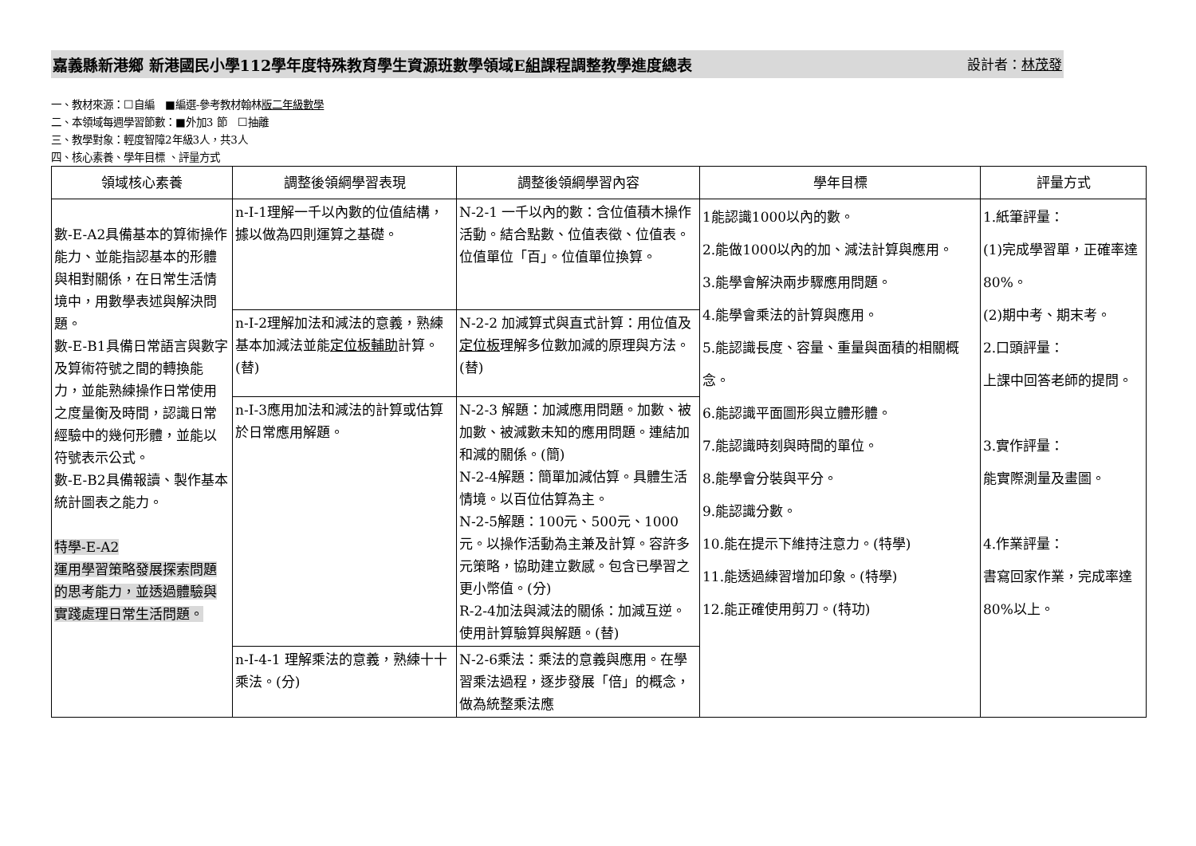嘉義縣新港鄉 新港國民小學112學年度特殊教育學生資源班數學領域E組課程調整教學進度總表 設計者：林茂發
一、教材來源：☐自編　■編選-參考教材翰林版二年級數學
二、本領域每週學習節數：■外加3 節　☐抽離
三、教學對象：輕度智障2年級3人，共3人
四、核心素養、學年目標 、評量方式
| 領域核心素養 | 調整後領綱學習表現 | 調整後領綱學習內容 | 學年目標 | 評量方式 |
| --- | --- | --- | --- | --- |
| 數-E-A2具備基本的算術操作能力、並能指認基本的形體與相對關係，在日常生活情境中，用數學表述與解決問題。 數-E-B1具備日常語言與數字及算術符號之間的轉換能力，並能熟練操作日常使用之度量衡及時間，認識日常經驗中的幾何形體，並能以符號表示公式。 數-E-B2具備報讀、製作基本統計圖表之能力。 特學-E-A2 運用學習策略發展探索問題的思考能力，並透過體驗與實踐處理日常生活問題。 | n-I-1理解一千以內數的位值結構，據以做為四則運算之基礎。 | N-2-1 一千以內的數：含位值積木操作活動。結合點數、位值表徵、位值表。位值單位「百」。位值單位換算。 | 1能認識1000以內的數。 2.能做1000以內的加、減法計算與應用。 3.能學會解決兩步驟應用問題。 4.能學會乘法的計算與應用。 5.能認識長度、容量、重量與面積的相關概念。 6.能認識平面圖形與立體形體。 7.能認識時刻與時間的單位。 8.能學會分裝與平分。 9.能認識分數。 10.能在提示下維持注意力。(特學) 11.能透過練習增加印象。(特學) 12.能正確使用剪刀。(特功) | 1.紙筆評量： (1)完成學習單，正確率達80%。 (2)期中考、期末考。 2.口頭評量： 上課中回答老師的提問。 3.實作評量： 能實際測量及畫圖。 4.作業評量： 書寫回家作業，完成率達80%以上。 |
| | n-I-2理解加法和減法的意義，熟練基本加減法並能 定位板輔助 計算。(替) | N-2-2 加減算式與直式計算：用位值及 定位板 理解多位數加減的原理與方法。(替) | | |
| | n-I-3應用加法和減法的計算或估算於日常應用解題。 | N-2-3 解題：加減應用問題。加數、被加數、被減數未知的應用問題。連結加和減的關係。(簡) N-2-4解題：簡單加減估算。具體生活情境。以百位估算為主。 N-2-5解題：100元、500元、1000元。以操作活動為主兼及計算。容許多元策略，協助建立數感。包含已學習之更小幣值。(分) R-2-4加法與減法的關係：加減互逆。使用計算驗算與解題。(替) | | |
| | n-I-4-1 理解乘法的意義，熟練十十乘法。(分) | N-2-6乘法：乘法的意義與應用。在學習乘法過程，逐步發展「倍」的概念，做為統整乘法應 | | |